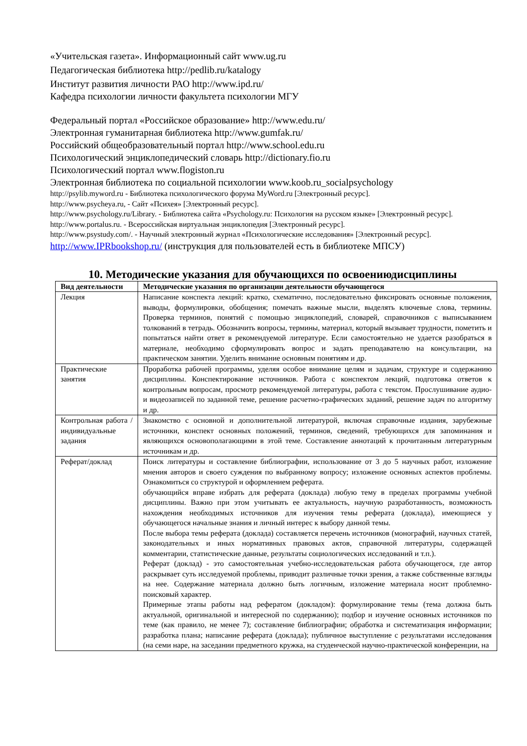«Учительская газета». Информационный сайт www.ug.ru
Педагогическая библиотека http://pedlib.ru/katalogy
Институт развития личности РАО http://www.ipd.ru/
Кафедра психологии личности факультета психологии МГУ
Федеральный портал «Российское образование» http://www.edu.ru/
Электронная гуманитарная библиотека http://www.gumfak.ru/
Российский общеобразовательный портал http://www.school.edu.ru
Психологический энциклопедический словарь http://dictionary.fio.ru
Психологический портал www.flogiston.ru
Электронная библиотека по социальной психологии www.koob.ru_socialpsychology
http://psylib.myword.ru - Библиотека психологического форума MyWord.ru [Электронный ресурс].
http://www.psycheya.ru, - Сайт «Психея» [Электронный ресурс].
http://www.psychology.ru/Library. - Библиотека сайта «Psychology.ru: Психология на русском языке» [Электронный ресурс].
http://www.portalus.ru. - Всероссийская виртуальная энциклопедия [Электронный ресурс].
http://www.psystudy.com/. - Научный электронный журнал «Психологические исследования» [Электронный ресурс].
http://www.IPRbookshop.ru/ (инструкция для пользователей есть в библиотеке МПСУ)
10. Методические указания для обучающихся по освоениюдисциплины
| Вид деятельности | Методические указания по организации деятельности обучающегося |
| --- | --- |
| Лекция | Написание конспекта лекций: кратко, схематично, последовательно фиксировать основные положения, выводы, формулировки, обобщения; помечать важные мысли, выделять ключевые слова, термины. Проверка терминов, понятий с помощью энциклопедий, словарей, справочников с выписыванием толкований в тетрадь. Обозначить вопросы, термины, материал, который вызывает трудности, пометить и попытаться найти ответ в рекомендуемой литературе. Если самостоятельно не удается разобраться в материале, необходимо сформулировать вопрос и задать преподавателю на консультации, на практическом занятии. Уделить внимание основным понятиям и др. |
| Практические занятия | Проработка рабочей программы, уделяя особое внимание целям и задачам, структуре и содержанию дисциплины. Конспектирование источников. Работа с конспектом лекций, подготовка ответов к контрольным вопросам, просмотр рекомендуемой литературы, работа с текстом. Прослушивание аудио- и видеозаписей по заданной теме, решение расчетно-графических заданий, решение задач по алгоритму и др. |
| Контрольная работа / индивидуальные задания | Знакомство с основной и дополнительной литературой, включая справочные издания, зарубежные источники, конспект основных положений, терминов, сведений, требующихся для запоминания и являющихся основополагающими в этой теме. Составление аннотаций к прочитанным литературным источникам и др. |
| Реферат/доклад | Поиск литературы и составление библиографии, использование от 3 до 5 научных работ, изложение мнения авторов и своего суждения по выбранному вопросу; изложение основных аспектов проблемы. Ознакомиться со структурой и оформлением реферата. обучающийся вправе избрать для реферата (доклада) любую тему в пределах программы учебной дисциплины. Важно при этом учитывать ее актуальность, научную разработанность, возможность нахождения необходимых источников для изучения темы реферата (доклада), имеющиеся у обучающегося начальные знания и личный интерес к выбору данной темы. После выбора темы реферата (доклада) составляется перечень источников (монографий, научных статей, законодательных и иных нормативных правовых актов, справочной литературы, содержащей комментарии, статистические данные, результаты социологических исследований и т.п.). Реферат (доклад) - это самостоятельная учебно-исследовательская работа обучающегося, где автор раскрывает суть исследуемой проблемы, приводит различные точки зрения, а также собственные взгляды на нее. Содержание материала должно быть логичным, изложение материала носит проблемно-поисковый характер. Примерные этапы работы над рефератом (докладом): формулирование темы (тема должна быть актуальной, оригинальной и интересной по содержанию); подбор и изучение основных источников по теме (как правило, не менее 7); составление библиографии; обработка и систематизация информации; разработка плана; написание реферата (доклада); публичное выступление с результатами исследования (на семи наре, на заседании предметного кружка, на студенческой научно-практической конференции, на |